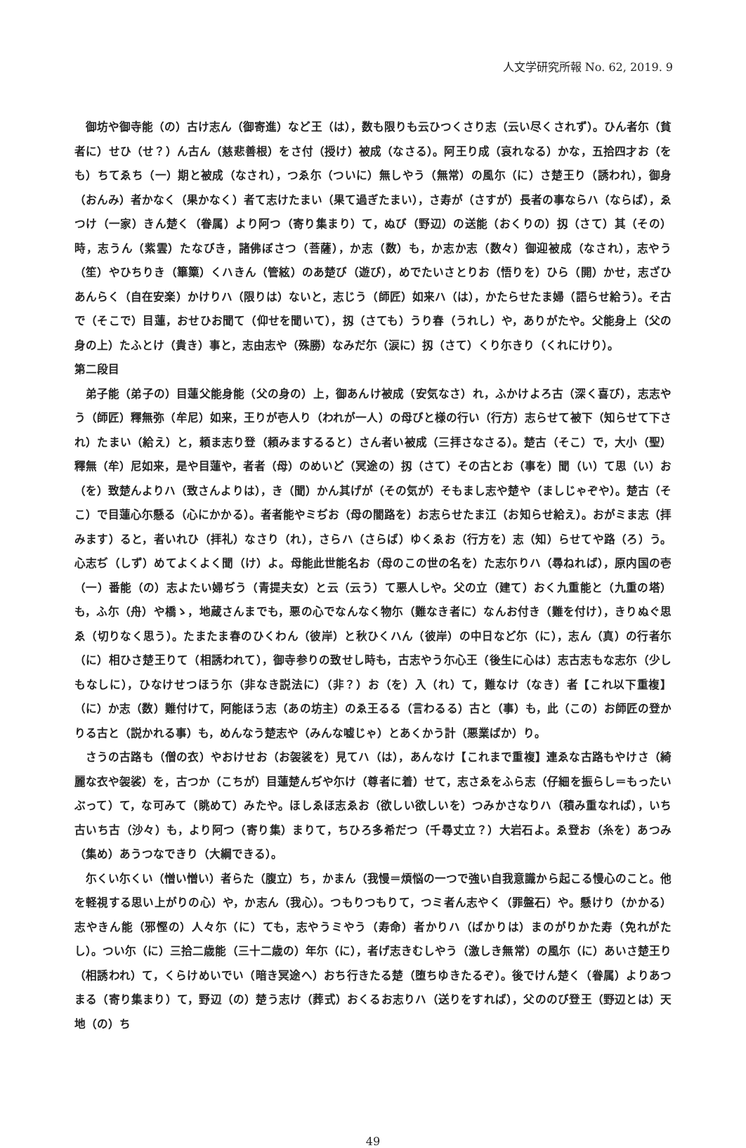人文学研究所報 No. 62, 2019. 9
御坊や御寺能（の）古け志ん（御寄進）など王（は），数も限りも云ひつくさり志（云い尽くされず）。ひん者尓（貧者に）せひ（せ？）ん古ん（慈悲善根）をさ付（授け）被成（なさる）。阿王り成（哀れなる）かな，五拾四才お（をも）ちてゑち（一）期と被成（なされ），つゑ尓（ついに）無しやう（無常）の風尓（に）さ楚王り（誘われ），御身（おんみ）者かなく（果かなく）者て志けたまい（果て過ぎたまい），さ寿が（さすが）長者の事ならハ（ならば），ゑつけ（一家）きん楚く（眷属）より阿つ（寄り集まり）て，ぬび（野辺）の送能（おくりの）扨（さて）其（その）時，志うん（紫雲）たなびき，諸佛ぼさつ（菩薩），か志（数）も，か志か志（数々）御迎被成（なされ），志やう（笙）やひちりき（篳篥）くハきん（管絃）のあ楚び（遊び），めでたいさとりお（悟りを）ひら（開）かせ，志ざひあんらく（自在安楽）かけりハ（限りは）ないと，志じう（師匠）如来ハ（は），かたらせたま婦（語らせ給う）。そ古で（そこで）目蓮，おせひお聞て（仰せを聞いて），扨（さても）うり春（うれし）や，ありがたや。父能身上（父の身の上）たふとけ（貴き）事と，志由志や（殊勝）なみだ尓（涙に）扨（さて）くり尓きり（くれにけり）。
第二段目
弟子能（弟子の）目蓮父能身能（父の身の）上，御あんけ被成（安気なさ）れ，ふかけよろ古（深く喜び），志志やう（師匠）釋無弥（牟尼）如来，王りが壱人り（われが一人）の母びと様の行い（行方）志らせて被下（知らせて下され）たまい（給え）と，頼ま志り登（頼みまするると）さん者い被成（三拝さなさる）。楚古（そこ）で，大小（聖）釋無（牟）尼如来，是や目蓮や，者者（母）のめいど（冥途の）扨（さて）その古とお（事を）聞（い）て思（い）お（を）致楚んよりハ（致さんよりは），き（聞）かん其げが（その気が）そもまし志や楚や（ましじゃぞや）。楚古（そこ）で目蓮心尓懸る（心にかかる）。者者能やミぢお（母の闇路を）お志らせたま江（お知らせ給え）。おがミま志（拝みます）ると，者いれひ（拝礼）なさり（れ），さらハ（さらば）ゆくゑお（行方を）志（知）らせてや路（ろ）う。心志ぢ（しず）めてよくよく聞（け）よ。母能此世能名お（母のこの世の名を）た志尓りハ（尋ねれば），原内国の壱（一）番能（の）志よたい婦ぢう（青提夫女）と云（云う）て悪人しや。父の立（建て）おく九重能と（九重の塔）も，ふ尓（舟）や橋ゝ，地蔵さんまでも，悪の心でなんなく物尓（難なき者に）なんお付き（難を付け），きりぬぐ思ゑ（切りなく思う）。たまたま春のひくわん（彼岸）と秋ひくハん（彼岸）の中日など尓（に），志ん（真）の行者尓（に）相ひさ楚王りて（相誘われて），御寺参りの致せし時も，古志やう尓心王（後生に心は）志古志もな志尓（少しもなしに），ひなけせつほう尓（非なき説法に）（非？）お（を）入（れ）て，難なけ（なき）者【これ以下重複】（に）か志（数）難付けて，阿能ほう志（あの坊主）のゑ王るる（言わるる）古と（事）も，此（この）お師匠の登かりる古と（説かれる事）も，めんなう楚志や（みんな嘘じゃ）とあくかう計（悪業ばか）り。
さうの古路も（僧の衣）やおけせお（お袈裟を）見てハ（は），あんなけ【これまで重複】連ゑな古路もやけさ（綺麗な衣や袈裟）を，古つか（こちが）目蓮楚んぢや尓け（尊者に着）せて，志さゑをふら志（仔細を振らし＝もったいぶって）て，な可みて（眺めて）みたや。ほしゑほ志ゑお（欲しい欲しいを）つみかさなりハ（積み重なれば），いち古いち古（沙々）も，より阿つ（寄り集）まりて，ちひろ多希だつ（千尋丈立？）大岩石よ。ゑ登お（糸を）あつみ（集め）あうつなできり（大綱できる）。
尓くい尓くい（憎い憎い）者らた（腹立）ち，かまん（我慢＝煩悩の一つで強い自我意識から起こる慢心のこと。他を軽視する思い上がりの心）や，か志ん（我心）。つもりつもりて，つミ者ん志やく（罪盤石）や。懸けり（かかる）志やきん能（邪慳の）人々尓（に）ても，志やうミやう（寿命）者かりハ（ばかりは）まのがりかた寿（免れがたし）。つい尓（に）三拾二歳能（三十二歳の）年尓（に），者げ志きむしやう（激しき無常）の風尓（に）あいさ楚王り（相誘われ）て，くらけめいでい（暗き冥途へ）おち行きたる楚（堕ちゆきたるぞ）。後でけん楚く（眷属）よりあつまる（寄り集まり）て，野辺（の）楚う志け（葬式）おくるお志りハ（送りをすれば），父ののび登王（野辺とは）天地（の）ち
49